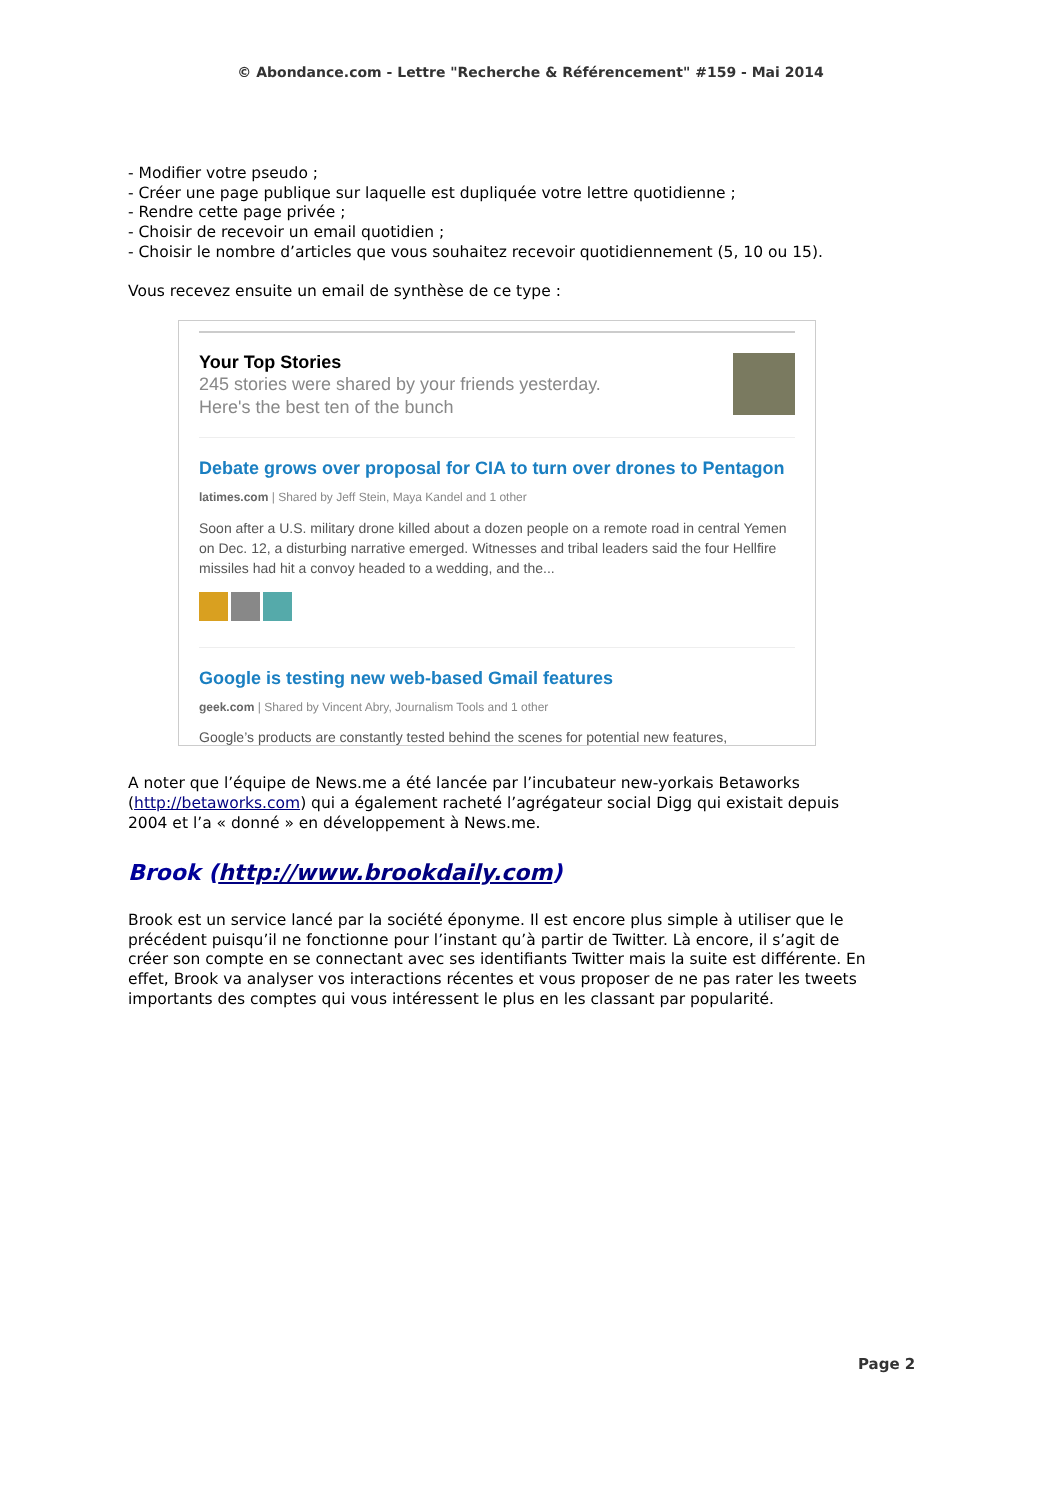© Abondance.com - Lettre "Recherche & Référencement" #159 - Mai 2014
- Modifier votre pseudo ;
- Créer une page publique sur laquelle est dupliquée votre lettre quotidienne ;
- Rendre cette page privée ;
- Choisir de recevoir un email quotidien ;
- Choisir le nombre d’articles que vous souhaitez recevoir quotidiennement (5, 10 ou 15).
Vous recevez ensuite un email de synthèse de ce type :
Your Top Stories
245 stories were shared by your friends yesterday.
Here's the best ten of the bunch
Debate grows over proposal for CIA to turn over drones to Pentagon
latimes.com | Shared by Jeff Stein, Maya Kandel and 1 other
Soon after a U.S. military drone killed about a dozen people on a remote road in central Yemen on Dec. 12, a disturbing narrative emerged. Witnesses and tribal leaders said the four Hellfire missiles had hit a convoy headed to a wedding, and the...
Google is testing new web-based Gmail features
geek.com | Shared by Vincent Abry, Journalism Tools and 1 other
Google’s products are constantly tested behind the scenes for potential new features,
A noter que l’équipe de News.me a été lancée par l’incubateur new-yorkais Betaworks (http://betaworks.com) qui a également racheté l’agrégateur social Digg qui existait depuis 2004 et l’a « donné » en développement à News.me.
Brook (http://www.brookdaily.com)
Brook est un service lancé par la société éponyme. Il est encore plus simple à utiliser que le précédent puisqu’il ne fonctionne pour l’instant qu’à partir de Twitter. Là encore, il s’agit de créer son compte en se connectant avec ses identifiants Twitter mais la suite est différente. En effet, Brook va analyser vos interactions récentes et vous proposer de ne pas rater les tweets importants des comptes qui vous intéressent le plus en les classant par popularité.
Page 2